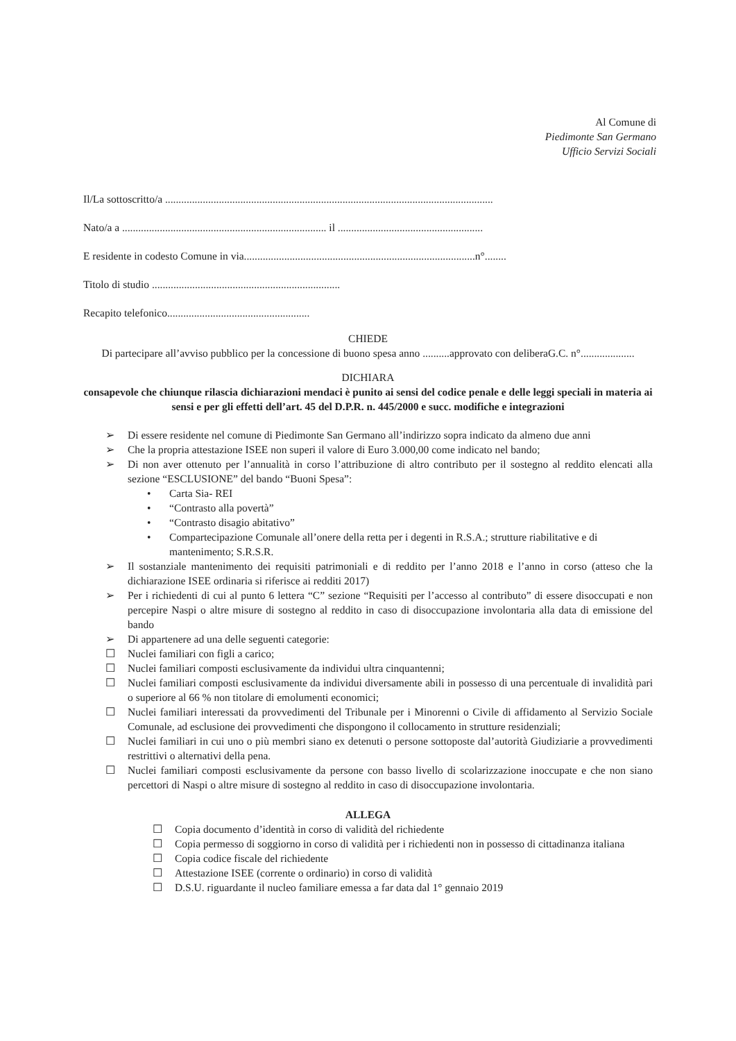Al Comune di
Piedimonte San Germano
Ufficio Servizi Sociali
Il/La sottoscritto/a ..........................................................................................................................
Nato/a a ............................................................................ il ......................................................
E residente in codesto Comune in via......................................................................................n°........
Titolo di studio ......................................................................
Recapito telefonico.....................................................
CHIEDE
Di partecipare all’avviso pubblico per la concessione di buono spesa anno ..........approvato con deliberaG.C. n°....................
DICHIARA
consapevole che chiunque rilascia dichiarazioni mendaci è punito ai sensi del codice penale e delle leggi speciali in materia ai sensi e per gli effetti dell’art. 45 del D.P.R. n. 445/2000 e succ. modifiche e integrazioni
➢ Di essere residente nel comune di Piedimonte San Germano all’indirizzo sopra indicato da almeno due anni
➢ Che la propria attestazione ISEE non superi il valore di Euro 3.000,00 come indicato nel bando;
➢ Di non aver ottenuto per l’annualità in corso l’attribuzione di altro contributo per il sostegno al reddito elencati alla sezione “ESCLUSIONE” del bando “Buoni Spesa”:
• Carta Sia- REI
• “Contrasto alla povertà”
• “Contrasto disagio abitativo”
• Compartecipazione Comunale all’onere della retta per i degenti in R.S.A.; strutture riabilitative e di mantenimento; S.R.S.R.
➢ Il sostanziale mantenimento dei requisiti patrimoniali e di reddito per l’anno 2018 e l’anno in corso (atteso che la dichiarazione ISEE ordinaria si riferisce ai redditi 2017)
➢ Per i richiedenti di cui al punto 6 lettera “C” sezione “Requisiti per l’accesso al contributo” di essere disoccupati e non percepire Naspi o altre misure di sostegno al reddito in caso di disoccupazione involontaria alla data di emissione del bando
➢ Di appartenere ad una delle seguenti categorie:
☐ Nuclei familiari con figli a carico;
☐ Nuclei familiari composti esclusivamente da individui ultra cinquantenni;
☐ Nuclei familiari composti esclusivamente da individui diversamente abili in possesso di una percentuale di invalidità pari o superiore al 66 % non titolare di emolumenti economici;
☐ Nuclei familiari interessati da provvedimenti del Tribunale per i Minorenni o Civile di affidamento al Servizio Sociale Comunale, ad esclusione dei provvedimenti che dispongono il collocamento in strutture residenziali;
☐ Nuclei familiari in cui uno o più membri siano ex detenuti o persone sottoposte dal’autorità Giudiziarie a provvedimenti restrittivi o alternativi della pena.
☐ Nuclei familiari composti esclusivamente da persone con basso livello di scolarizzazione inoccupate e che non siano percettori di Naspi o altre misure di sostegno al reddito in caso di disoccupazione involontaria.
ALLEGA
☐ Copia documento d’identità in corso di validità del richiedente
☐ Copia permesso di soggiorno in corso di validità per i richiedenti non in possesso di cittadinanza italiana
☐ Copia codice fiscale del richiedente
☐ Attestazione ISEE (corrente o ordinario) in corso di validità
☐ D.S.U. riguardante il nucleo familiare emessa a far data dal 1° gennaio 2019